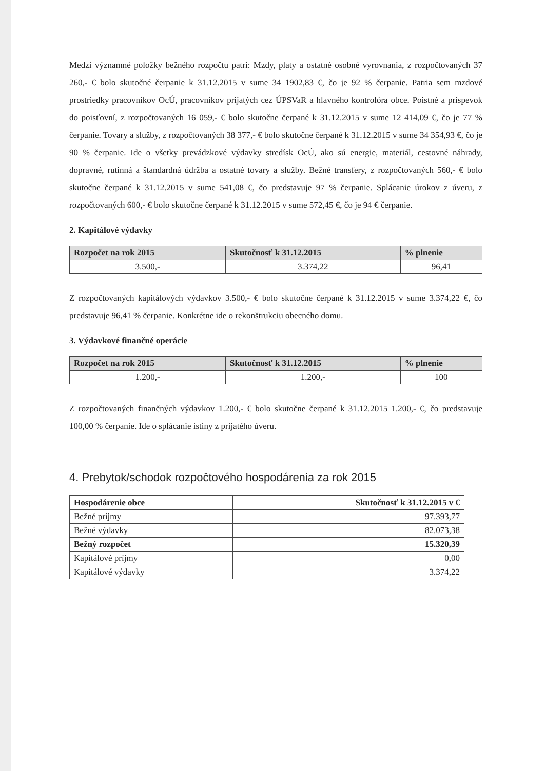Medzi významné položky bežného rozpočtu patrí: Mzdy, platy a ostatné osobné vyrovnania, z rozpočtovaných 37 260,- € bolo skutočné čerpanie k 31.12.2015 v sume 34 1902,83 €, čo je 92 % čerpanie. Patria sem mzdové prostriedky pracovníkov OcÚ, pracovníkov prijatých cez ÚPSVaR a hlavného kontrolóra obce. Poistné a príspevok do poisťovní, z rozpočtovaných 16 059,- € bolo skutočne čerpané k 31.12.2015 v sume 12 414,09 €, čo je 77 % čerpanie. Tovary a služby, z rozpočtovaných 38 377,- € bolo skutočne čerpané k 31.12.2015 v sume 34 354,93 €, čo je 90 % čerpanie. Ide o všetky prevádzkové výdavky stredísk OcÚ, ako sú energie, materiál, cestovné náhrady, dopravné, rutinná a štandardná údržba a ostatné tovary a služby. Bežné transfery, z rozpočtovaných 560,- € bolo skutočne čerpané k 31.12.2015 v sume 541,08 €, čo predstavuje 97 % čerpanie. Splácanie úrokov z úveru, z rozpočtovaných 600,- € bolo skutočne čerpané k 31.12.2015 v sume 572,45 €, čo je 94 € čerpanie.
2. Kapitálové výdavky
| Rozpočet na rok 2015 | Skutočnosť k 31.12.2015 | % plnenie |
| --- | --- | --- |
| 3.500,- | 3.374,22 | 96,41 |
Z rozpočtovaných kapitálových výdavkov 3.500,- € bolo skutočne čerpané k 31.12.2015 v sume 3.374,22 €, čo predstavuje 96,41 % čerpanie. Konkrétne ide o rekonštrukciu obecného domu.
3. Výdavkové finančné operácie
| Rozpočet na rok 2015 | Skutočnosť k 31.12.2015 | % plnenie |
| --- | --- | --- |
| 1.200,- | 1.200,- | 100 |
Z rozpočtovaných finančných výdavkov 1.200,- € bolo skutočne čerpané k 31.12.2015 1.200,- €, čo predstavuje 100,00 % čerpanie. Ide o splácanie istiny z prijatého úveru.
4. Prebytok/schodok rozpočtového hospodárenia za rok 2015
| Hospodárenie obce | Skutočnosť k 31.12.2015 v € |
| --- | --- |
| Bežné príjmy | 97.393,77 |
| Bežné výdavky | 82.073,38 |
| Bežný rozpočet | 15.320,39 |
| Kapitálové príjmy | 0,00 |
| Kapitálové výdavky | 3.374,22 |